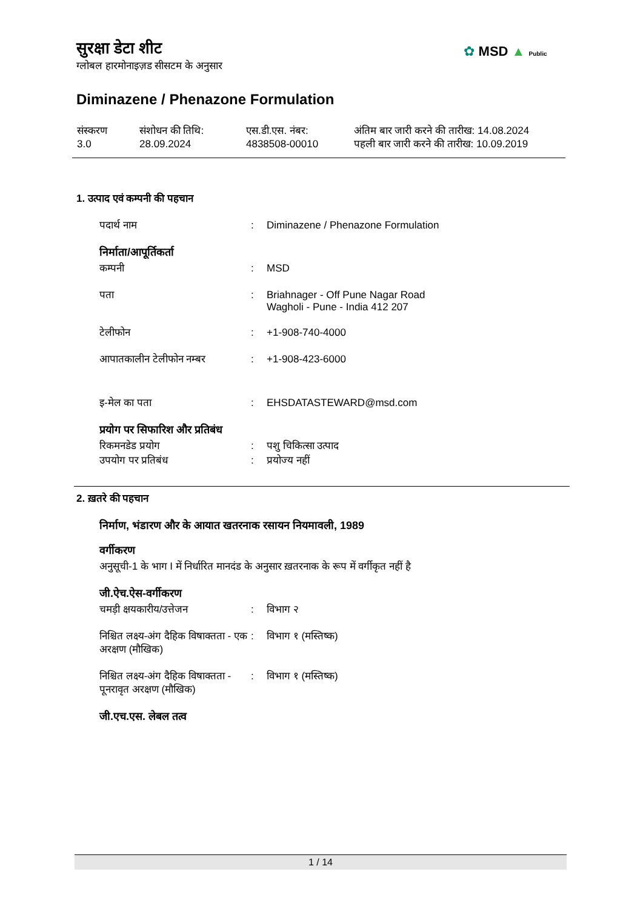सुरक्षा डेटा शीट
ग्लोबल हारमोनाइज़ड सीसटम के अनुसार
✿ MSD ▲ Public
Diminazene / Phenazone Formulation
संस्करण
3.0
संशोधन की तिथि:
28.09.2024
एस.डी.एस. नंबर:
4838508-00010
अंतिम बार जारी करने की तारीख: 14.08.2024
पहली बार जारी करने की तारीख: 10.09.2019
1. उत्पाद एवं कम्पनी की पहचान
पदार्थ नाम : Diminazene / Phenazone Formulation
निर्माता/आपूर्तिकर्ता
कम्पनी : MSD
पता : Briahnager - Off Pune Nagar Road
Wagholi - Pune - India 412 207
टेलीफोन : +1-908-740-4000
आपातकालीन टेलीफोन नम्बर : +1-908-423-6000
इ-मेल का पता : EHSDATASTEWARD@msd.com
प्रयोग पर सिफारिश और प्रतिबंध
रिकमनडेड प्रयोग : पशु चिकित्सा उत्पाद
उपयोग पर प्रतिबंध : प्रयोज्य नहीं
2. ख़तरे की पहचान
निर्माण, भंडारण और के आयात खतरनाक रसायन नियमावली, 1989
वर्गीकरण
अनुसूची-1 के भाग I में निर्धारित मानदंड के अनुसार ख़तरनाक के रूप में वर्गीकृत नहीं है
जी.ऐच.ऐस-वर्गीकरण
चमड़ी क्षयकारीय/उत्तेजन : विभाग २
निश्चित लक्ष्य-अंग दैहिक विषाक्तता - एक अरक्षण (मौखिक)
: विभाग १ (मस्तिष्क)
निश्चित लक्ष्य-अंग दैहिक विषाक्तता - पूनरावृत अरक्षण (मौखिक)
: विभाग १ (मस्तिष्क)
जी.एच.एस. लेबल तत्व
1 / 14